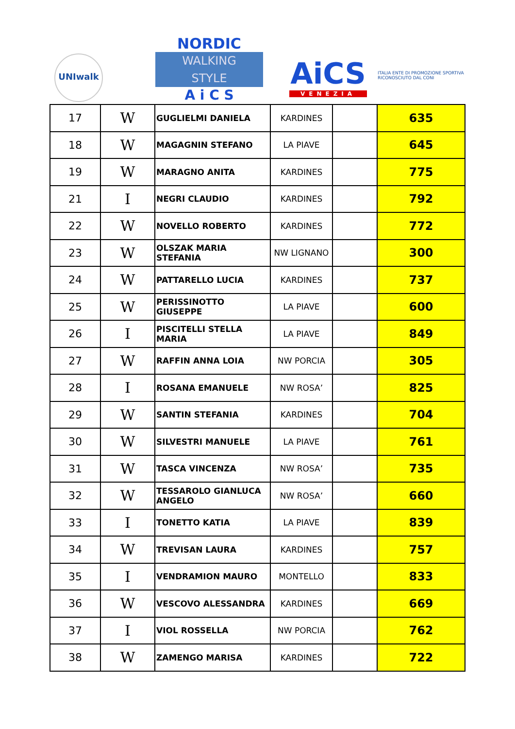UNIwalk
NORDIC
WALKING
STYLE
A i C S
AiCS
VENEZIA
ITALIA ENTE DI PROMOZIONE SPORTIVA
RICONOSCIUTO DAL CONI
| 17 | W | GUGLIELMI DANIELA | KARDINES | | 635 |
| 18 | W | MAGAGNIN STEFANO | LA PIAVE | | 645 |
| 19 | W | MARAGNO ANITA | KARDINES | | 775 |
| 21 | I | NEGRI CLAUDIO | KARDINES | | 792 |
| 22 | W | NOVELLO ROBERTO | KARDINES | | 772 |
| 23 | W | OLSZAK MARIA STEFANIA | NW LIGNANO | | 300 |
| 24 | W | PATTARELLO LUCIA | KARDINES | | 737 |
| 25 | W | PERISSINOTTO GIUSEPPE | LA PIAVE | | 600 |
| 26 | I | PISCITELLI STELLA MARIA | LA PIAVE | | 849 |
| 27 | W | RAFFIN ANNA LOIA | NW PORCIA | | 305 |
| 28 | I | ROSANA EMANUELE | NW ROSA’ | | 825 |
| 29 | W | SANTIN STEFANIA | KARDINES | | 704 |
| 30 | W | SILVESTRI MANUELE | LA PIAVE | | 761 |
| 31 | W | TASCA VINCENZA | NW ROSA’ | | 735 |
| 32 | W | TESSAROLO GIANLUCA ANGELO | NW ROSA’ | | 660 |
| 33 | I | TONETTO KATIA | LA PIAVE | | 839 |
| 34 | W | TREVISAN LAURA | KARDINES | | 757 |
| 35 | I | VENDRAMION MAURO | MONTELLO | | 833 |
| 36 | W | VESCOVO ALESSANDRA | KARDINES | | 669 |
| 37 | I | VIOL ROSSELLA | NW PORCIA | | 762 |
| 38 | W | ZAMENGO MARISA | KARDINES | | 722 |